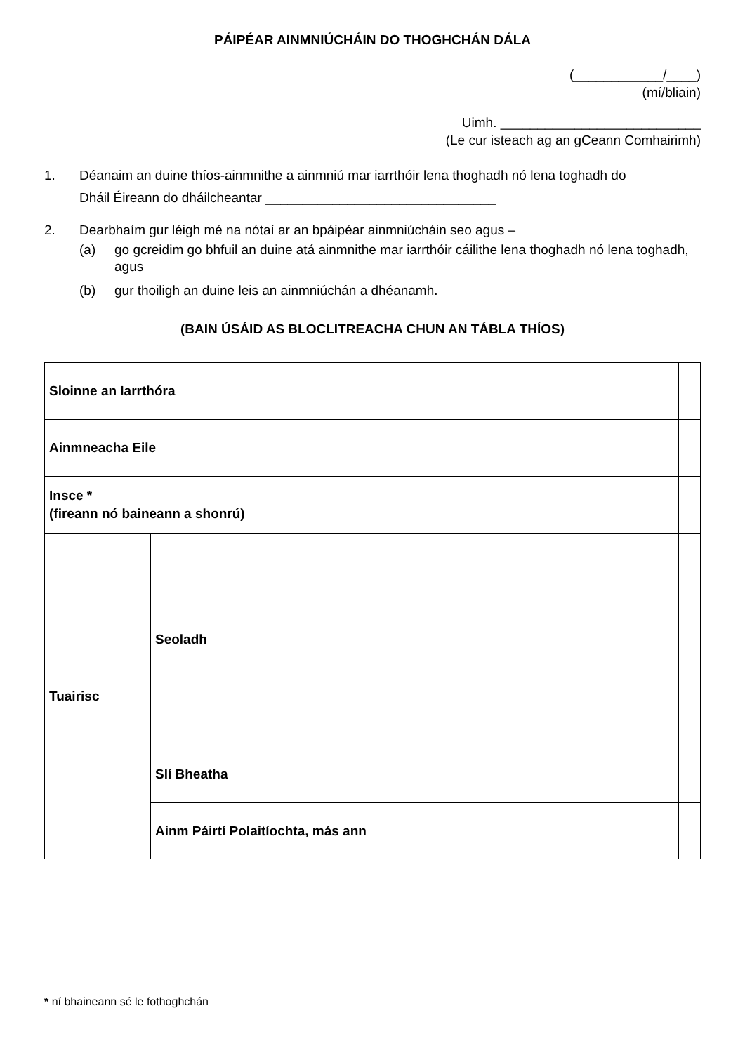PÁIPÉAR AINMNIÚCHÁIN DO THOGHCHÁN DÁLA
(____________/____)
(mí/bliain)
Uimh. ___________________________
(Le cur isteach ag an gCeann Comhairimh)
1. Déanaim an duine thíos-ainmnithe a ainmniú mar iarrthóir lena thoghadh nó lena toghadh do
Dháil Éireann do dháilcheantar _______________________________
2. Dearbhaím gur léigh mé na nótaí ar an bpáipéar ainmniúcháin seo agus –
(a) go gcreidim go bhfuil an duine atá ainmnithe mar iarrthóir cáilithe lena thoghadh nó lena toghadh, agus
(b) gur thoiligh an duine leis an ainmniúchán a dhéanamh.
(BAIN ÚSÁID AS BLOCLITREACHA CHUN AN TÁBLA THÍOS)
| Sloinne an Iarrthóra | | |
| Ainmneacha Eile | | |
| Insce * (fireann nó baineann a shonrú) | | |
| Tuairisc | Seoladh | |
| | Slí Bheatha | |
| | Ainm Páirtí Polaitíochta, más ann | |
* ní bhaineann sé le fothoghchán